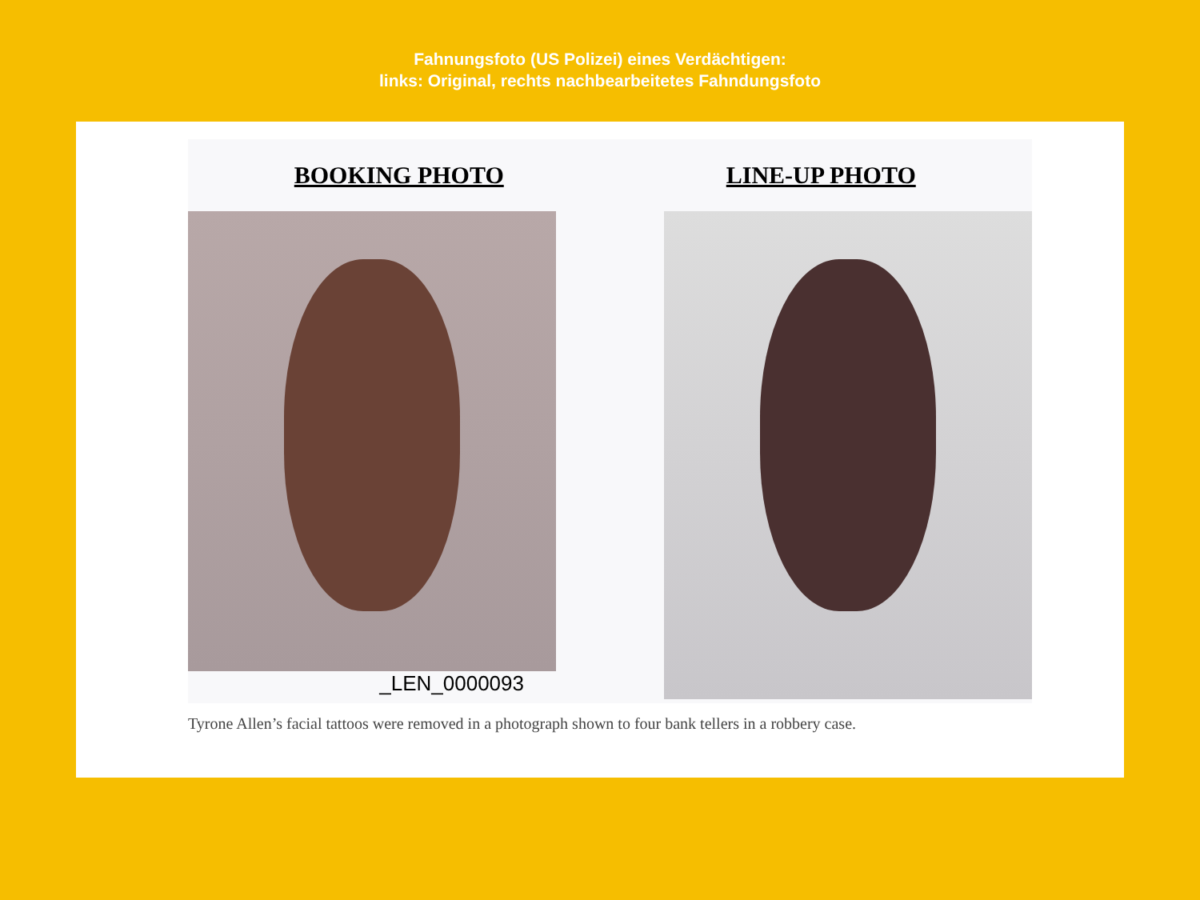Fahnungsfoto (US Polizei) eines Verdächtigen:
links: Original, rechts nachbearbeitetes Fahndungsfoto
BOOKING PHOTO LINE-UP PHOTO
_LEN_0000093
Tyrone Allen’s facial tattoos were removed in a photograph shown to four bank tellers in a robbery case.